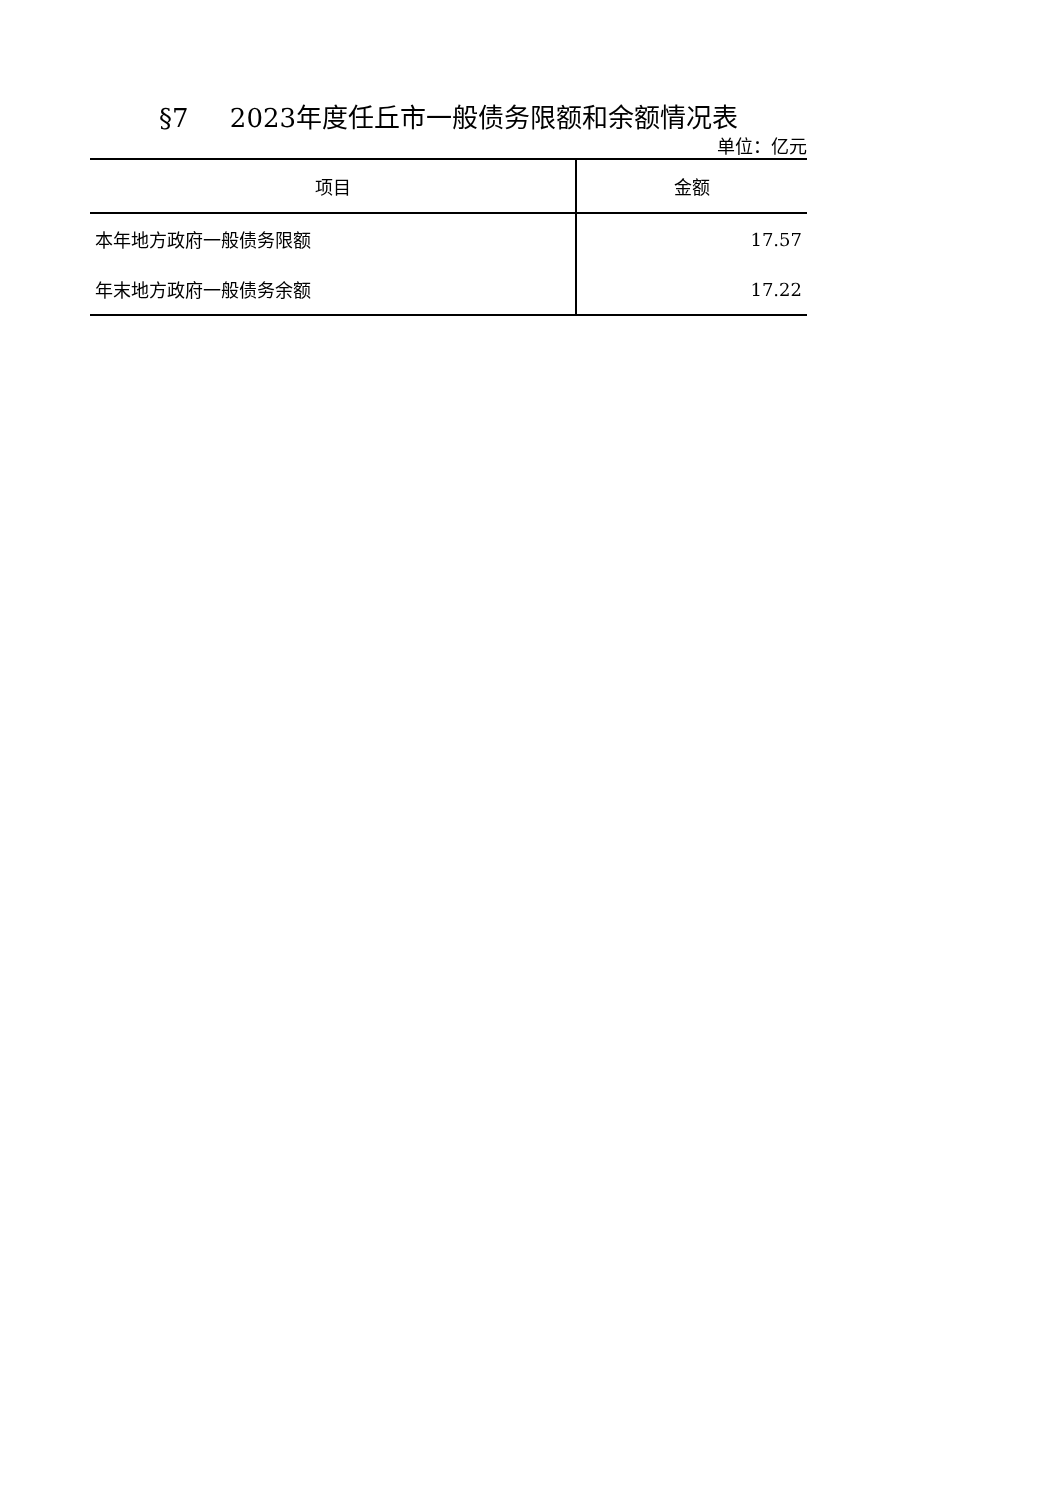§7 2023年度任丘市一般债务限额和余额情况表
单位：亿元
| 项目 | 金额 |
| --- | --- |
| 本年地方政府一般债务限额 | 17.57 |
| 年末地方政府一般债务余额 | 17.22 |